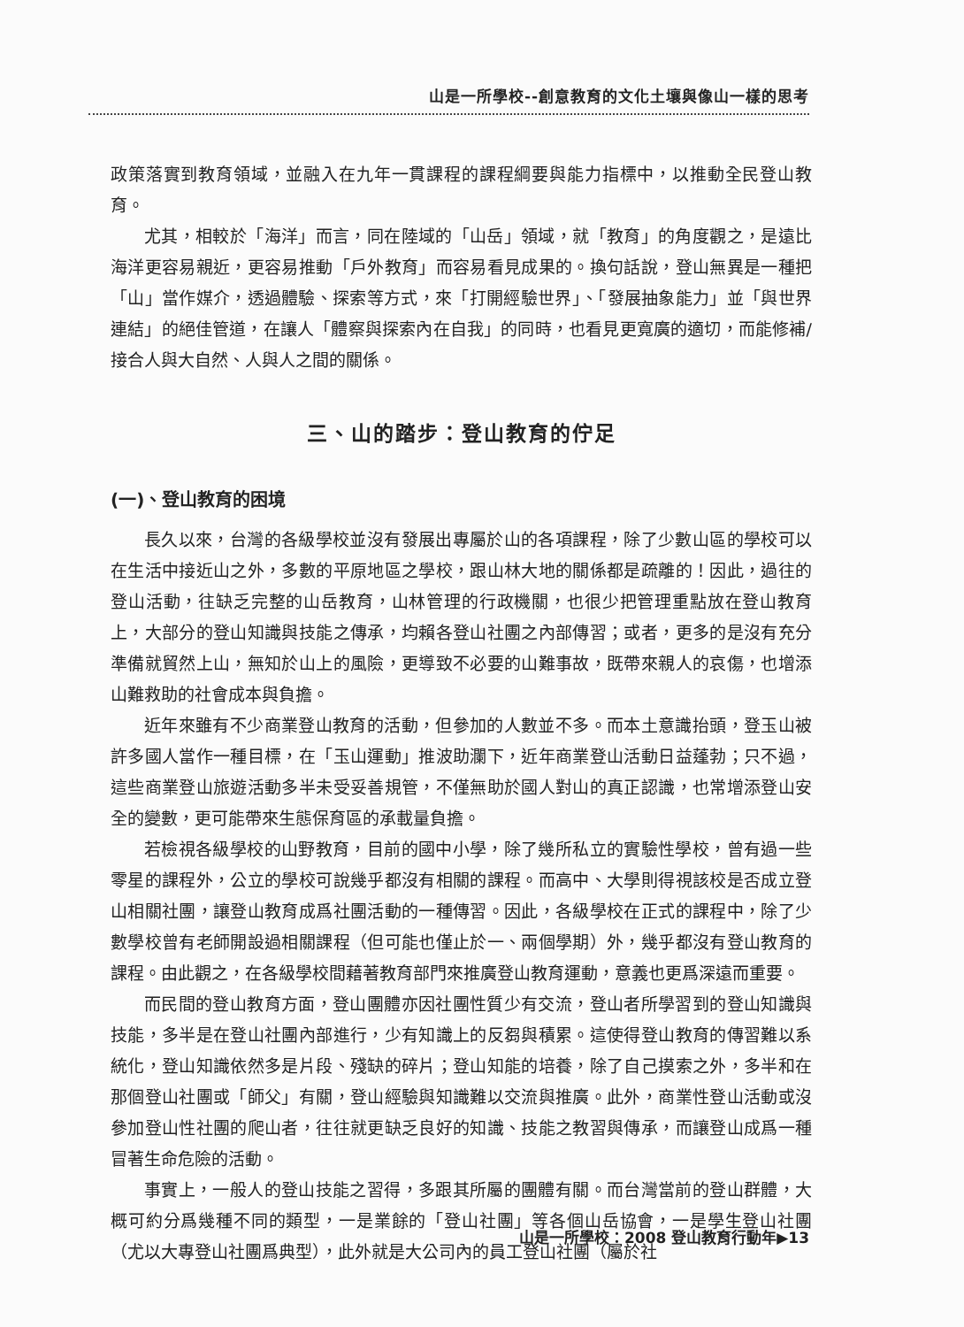山是一所學校--創意教育的文化土壤與像山一樣的思考
政策落實到教育領域，並融入在九年一貫課程的課程綱要與能力指標中，以推動全民登山教育。
尤其，相較於「海洋」而言，同在陸域的「山岳」領域，就「教育」的角度觀之，是遠比海洋更容易親近，更容易推動「戶外教育」而容易看見成果的。換句話說，登山無異是一種把「山」當作媒介，透過體驗、探索等方式，來「打開經驗世界」、「發展抽象能力」並「與世界連結」的絕佳管道，在讓人「體察與探索內在自我」的同時，也看見更寬廣的適切，而能修補/接合人與大自然、人與人之間的關係。
三、山的踏步：登山教育的佇足
(一)、登山教育的困境
長久以來，台灣的各級學校並沒有發展出專屬於山的各項課程，除了少數山區的學校可以在生活中接近山之外，多數的平原地區之學校，跟山林大地的關係都是疏離的！因此，過往的登山活動，往缺乏完整的山岳教育，山林管理的行政機關，也很少把管理重點放在登山教育上，大部分的登山知識與技能之傳承，均賴各登山社團之內部傳習；或者，更多的是沒有充分準備就貿然上山，無知於山上的風險，更導致不必要的山難事故，既帶來親人的哀傷，也增添山難救助的社會成本與負擔。
近年來雖有不少商業登山教育的活動，但參加的人數並不多。而本土意識抬頭，登玉山被許多國人當作一種目標，在「玉山運動」推波助瀾下，近年商業登山活動日益蓬勃；只不過，這些商業登山旅遊活動多半未受妥善規管，不僅無助於國人對山的真正認識，也常增添登山安全的變數，更可能帶來生態保育區的承載量負擔。
若檢視各級學校的山野教育，目前的國中小學，除了幾所私立的實驗性學校，曾有過一些零星的課程外，公立的學校可說幾乎都沒有相關的課程。而高中、大學則得視該校是否成立登山相關社團，讓登山教育成爲社團活動的一種傳習。因此，各級學校在正式的課程中，除了少數學校曾有老師開設過相關課程（但可能也僅止於一、兩個學期）外，幾乎都沒有登山教育的課程。由此觀之，在各級學校間藉著教育部門來推廣登山教育運動，意義也更爲深遠而重要。
而民間的登山教育方面，登山團體亦因社團性質少有交流，登山者所學習到的登山知識與技能，多半是在登山社團內部進行，少有知識上的反芻與積累。這使得登山教育的傳習難以系統化，登山知識依然多是片段、殘缺的碎片；登山知能的培養，除了自己摸索之外，多半和在那個登山社團或「師父」有關，登山經驗與知識難以交流與推廣。此外，商業性登山活動或沒參加登山性社團的爬山者，往往就更缺乏良好的知識、技能之教習與傳承，而讓登山成爲一種冒著生命危險的活動。
事實上，一般人的登山技能之習得，多跟其所屬的團體有關。而台灣當前的登山群體，大概可約分爲幾種不同的類型，一是業餘的「登山社團」等各個山岳協會，一是學生登山社團（尤以大專登山社團爲典型），此外就是大公司內的員工登山社團（屬於社
山是一所學校：2008 登山教育行動年▶13